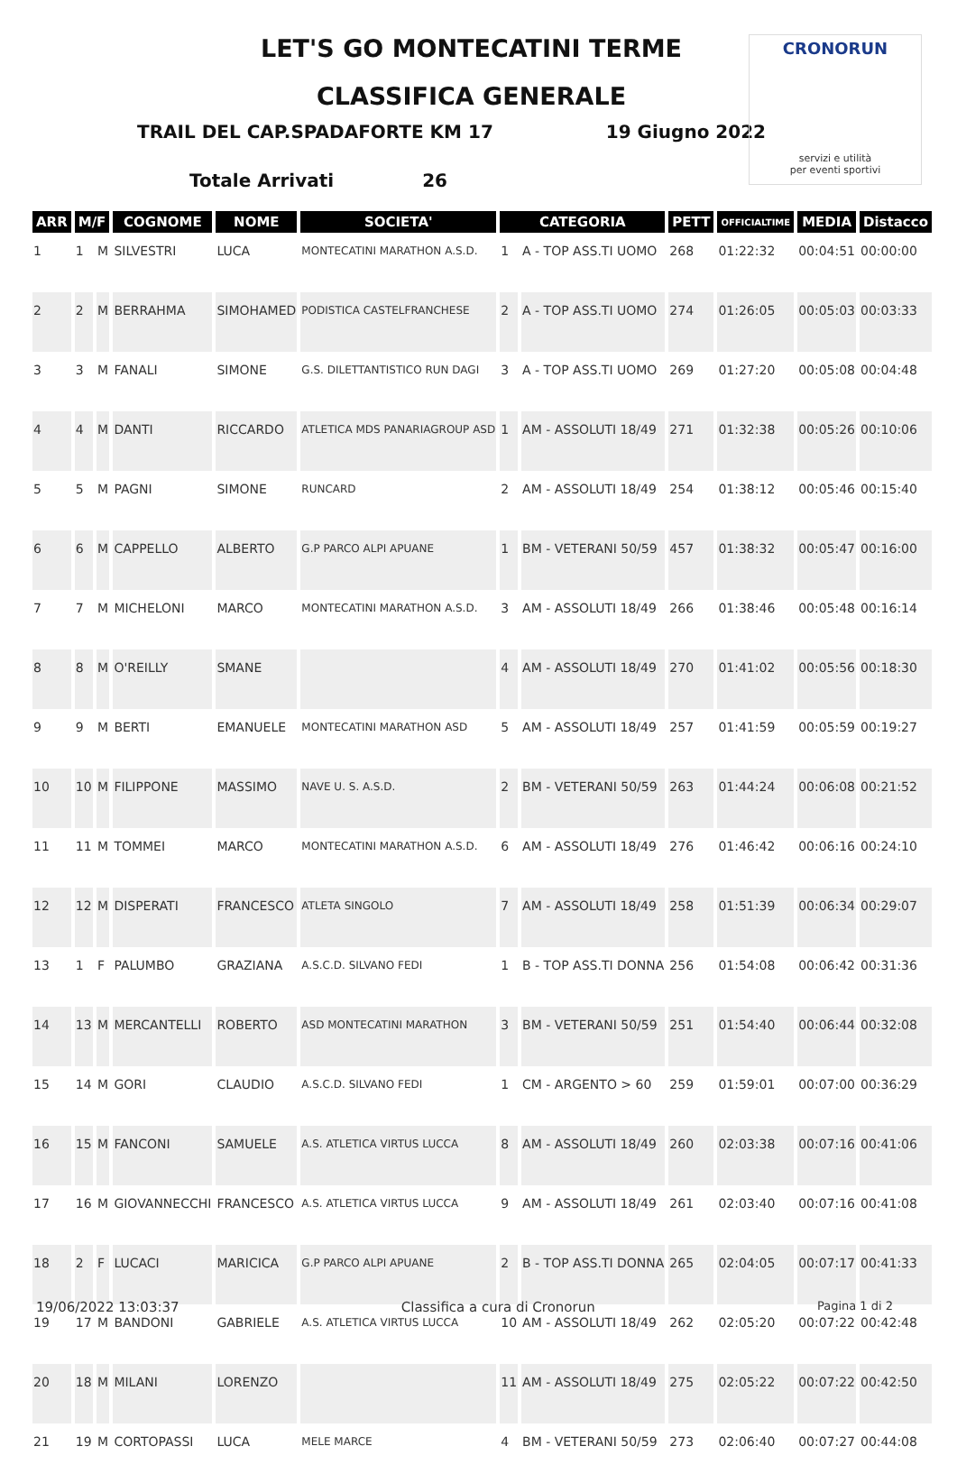CRONORUN
servizi e utilità
per eventi sportivi
LET'S GO MONTECATINI TERME
CLASSIFICA GENERALE
TRAIL DEL CAP.SPADAFORTE KM 17 19 Giugno 2022
Totale Arrivati 26
| ARR | M/F | | COGNOME | NOME | SOCIETA' | CATEGORIA | | PETT | OFFICIALTIME | MEDIA | Distacco |
| --- | --- | --- | --- | --- | --- | --- | --- | --- | --- | --- | --- |
| 1 | 1 | M | SILVESTRI | LUCA | MONTECATINI MARATHON A.S.D. | 1 | A - TOP ASS.TI UOMO | 268 | 01:22:32 | 00:04:51 | 00:00:00 |
| 2 | 2 | M | BERRAHMA | SIMOHAMED | PODISTICA CASTELFRANCHESE | 2 | A - TOP ASS.TI UOMO | 274 | 01:26:05 | 00:05:03 | 00:03:33 |
| 3 | 3 | M | FANALI | SIMONE | G.S. DILETTANTISTICO RUN DAGI | 3 | A - TOP ASS.TI UOMO | 269 | 01:27:20 | 00:05:08 | 00:04:48 |
| 4 | 4 | M | DANTI | RICCARDO | ATLETICA MDS PANARIAGROUP ASD | 1 | AM - ASSOLUTI 18/49 | 271 | 01:32:38 | 00:05:26 | 00:10:06 |
| 5 | 5 | M | PAGNI | SIMONE | RUNCARD | 2 | AM - ASSOLUTI 18/49 | 254 | 01:38:12 | 00:05:46 | 00:15:40 |
| 6 | 6 | M | CAPPELLO | ALBERTO | G.P PARCO ALPI APUANE | 1 | BM - VETERANI 50/59 | 457 | 01:38:32 | 00:05:47 | 00:16:00 |
| 7 | 7 | M | MICHELONI | MARCO | MONTECATINI MARATHON A.S.D. | 3 | AM - ASSOLUTI 18/49 | 266 | 01:38:46 | 00:05:48 | 00:16:14 |
| 8 | 8 | M | O'REILLY | SMANE | | 4 | AM - ASSOLUTI 18/49 | 270 | 01:41:02 | 00:05:56 | 00:18:30 |
| 9 | 9 | M | BERTI | EMANUELE | MONTECATINI MARATHON ASD | 5 | AM - ASSOLUTI 18/49 | 257 | 01:41:59 | 00:05:59 | 00:19:27 |
| 10 | 10 | M | FILIPPONE | MASSIMO | NAVE U. S. A.S.D. | 2 | BM - VETERANI 50/59 | 263 | 01:44:24 | 00:06:08 | 00:21:52 |
| 11 | 11 | M | TOMMEI | MARCO | MONTECATINI MARATHON A.S.D. | 6 | AM - ASSOLUTI 18/49 | 276 | 01:46:42 | 00:06:16 | 00:24:10 |
| 12 | 12 | M | DISPERATI | FRANCESCO | ATLETA SINGOLO | 7 | AM - ASSOLUTI 18/49 | 258 | 01:51:39 | 00:06:34 | 00:29:07 |
| 13 | 1 | F | PALUMBO | GRAZIANA | A.S.C.D. SILVANO FEDI | 1 | B - TOP ASS.TI DONNA | 256 | 01:54:08 | 00:06:42 | 00:31:36 |
| 14 | 13 | M | MERCANTELLI | ROBERTO | ASD MONTECATINI MARATHON | 3 | BM - VETERANI 50/59 | 251 | 01:54:40 | 00:06:44 | 00:32:08 |
| 15 | 14 | M | GORI | CLAUDIO | A.S.C.D. SILVANO FEDI | 1 | CM - ARGENTO > 60 | 259 | 01:59:01 | 00:07:00 | 00:36:29 |
| 16 | 15 | M | FANCONI | SAMUELE | A.S. ATLETICA VIRTUS LUCCA | 8 | AM - ASSOLUTI 18/49 | 260 | 02:03:38 | 00:07:16 | 00:41:06 |
| 17 | 16 | M | GIOVANNECCHI | FRANCESCO | A.S. ATLETICA VIRTUS LUCCA | 9 | AM - ASSOLUTI 18/49 | 261 | 02:03:40 | 00:07:16 | 00:41:08 |
| 18 | 2 | F | LUCACI | MARICICA | G.P PARCO ALPI APUANE | 2 | B - TOP ASS.TI DONNA | 265 | 02:04:05 | 00:07:17 | 00:41:33 |
| 19 | 17 | M | BANDONI | GABRIELE | A.S. ATLETICA VIRTUS LUCCA | 10 | AM - ASSOLUTI 18/49 | 262 | 02:05:20 | 00:07:22 | 00:42:48 |
| 20 | 18 | M | MILANI | LORENZO | | 11 | AM - ASSOLUTI 18/49 | 275 | 02:05:22 | 00:07:22 | 00:42:50 |
| 21 | 19 | M | CORTOPASSI | LUCA | MELE MARCE | 4 | BM - VETERANI 50/59 | 273 | 02:06:40 | 00:07:27 | 00:44:08 |
19/06/2022 13:03:37 Classifica a cura di Cronorun Pagina 1 di 2